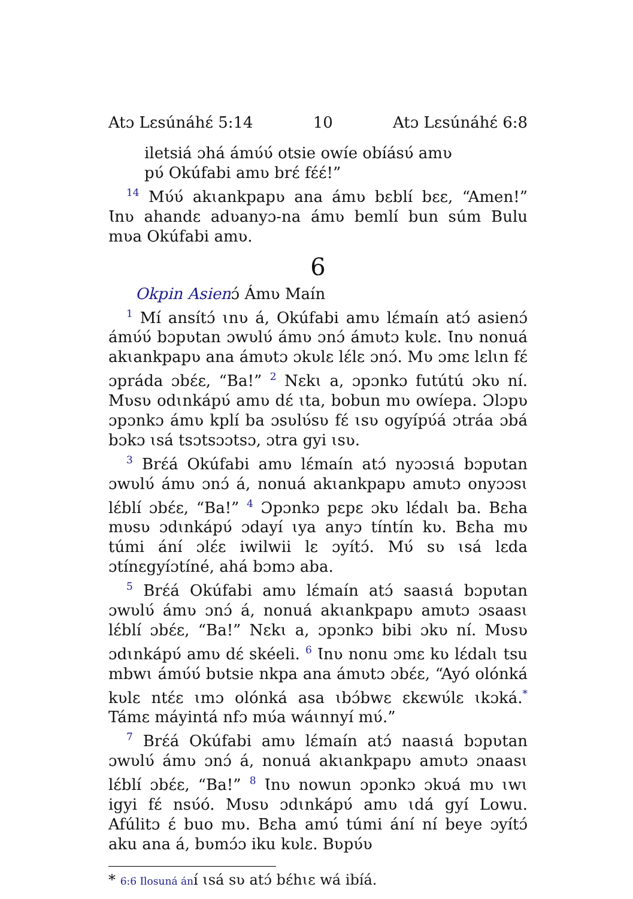Atɔ Lɛsúnáhɛ́ 5:14 10 Atɔ Lɛsúnáhɛ́ 6:8
iletsiá ɔhá ámʋ́ʋ́ otsie owíe obíásʋ́ amʋ
pʋ́ Okúfabi amʋ brɛ́ fɛ́ɛ́!”
<sup>14</sup> Mʋ́ʋ́ akɩankpapʋ ana ámʋ bɛblí bɛɛ, “Amen!” Ɩnʋ ahandɛ adʋanyɔ-na ámʋ bemlí bun súm Bulu mʋa Okúfabi amʋ.
6
Okpin Asienɔ́ Ámʋ Maín
<sup>1</sup> Mí ansítɔ́ ɩnʋ á, Okúfabi amʋ lɛ́maín atɔ́ asienɔ́ ámʋ́ʋ́ bɔpʋtan ɔwʋlʋ́ ámʋ ɔnɔ́ ámʋtɔ kʋlɛ. Ɩnʋ nonuá akɩankpapʋ ana ámʋtɔ ɔkʋlɛ lɛ́lɛ ɔnɔ́. Mʋ ɔmɛ lɛlɩn fɛ́ ɔpráda ɔbɛ́ɛ, “Ba!” <sup>2</sup> Nɛkɩ a, ɔpɔnkɔ futútú ɔkʋ ní. Mʋsʋ odɩnkápʋ́ amʋ dɛ́ ɩta, bobun mʋ owíepa. Ɔlɔpʋ ɔpɔnkɔ ámʋ kplí ba ɔsʋlʋ́sʋ fɛ́ ɩsʋ ogyípʋ́á ɔtráa ɔbá bɔkɔ ɩsá tsɔtsɔɔtsɔ, ɔtra gyi ɩsʋ.
<sup>3</sup> Brɛ́á Okúfabi amʋ lɛ́maín atɔ́ nyɔɔsɩá bɔpʋtan ɔwʋlʋ́ ámʋ ɔnɔ́ á, nonuá akɩankpapʋ amʋtɔ onyɔɔsɩ lɛ́blí ɔbɛ́ɛ, “Ba!” <sup>4</sup> Ɔpɔnkɔ pɛpɛ ɔkʋ lɛ́dalɩ ba. Bɛha mʋsʋ ɔdɩnkápʋ́ ɔdayí ɩya anyɔ tíntín kʋ. Bɛha mʋ túmi ání ɔlɛ́ɛ iwilwii lɛ ɔyítɔ́. Mʋ́ sʋ ɩsá lɛda ɔtínɛgyíɔtíné, ahá bɔmɔ aba.
<sup>5</sup> Brɛ́á Okúfabi amʋ lɛ́maín atɔ́ saasɩá bɔpʋtan ɔwʋlʋ́ ámʋ ɔnɔ́ á, nonuá akɩankpapʋ amʋtɔ ɔsaasɩ lɛ́blí ɔbɛ́ɛ, “Ba!” Nɛkɩ a, ɔpɔnkɔ bibi ɔkʋ ní. Mʋsʋ ɔdɩnkápʋ́ amʋ dɛ́ skéeli. <sup>6</sup> Ɩnʋ nonu ɔmɛ kʋ lɛ́dalɩ tsu mbwɩ ámʋ́ʋ́ bʋtsie nkpa ana ámʋtɔ ɔbɛ́ɛ, “Ayó olónká kʋlɛ ntɛ́ɛ ɩmɔ olónká asa ɩbɔ́bwɛ ɛkɛwʋ́lɛ ɩkɔká.<sup>*</sup> Támɛ máyintá nfɔ mʋ́a wáɩnnyí mʋ́.”
<sup>7</sup> Brɛ́á Okúfabi amʋ lɛ́maín atɔ́ naasɩá bɔpʋtan ɔwʋlʋ́ ámʋ ɔnɔ́ á, nonuá akɩankpapʋ amʋtɔ ɔnaasɩ lɛ́blí ɔbɛ́ɛ, “Ba!” <sup>8</sup> Ɩnʋ nowun ɔpɔnkɔ ɔkʋá mʋ ɩwɩ igyi fɛ́ nsʋ́ó. Mʋsʋ ɔdɩnkápʋ́ amʋ ɩdá gyí Lowu. Afúlitɔ ɛ́ buo mʋ. Bɛha amʋ́ túmi ání ní beye ɔyítɔ́ aku ana á, bʋmɔ́ɔ iku kʋlɛ. Bʋpʋ́ʋ
* 6:6 Ilosuná ání ɩsá sʋ atɔ́ bɛ́hɩɛ wá ibíá.